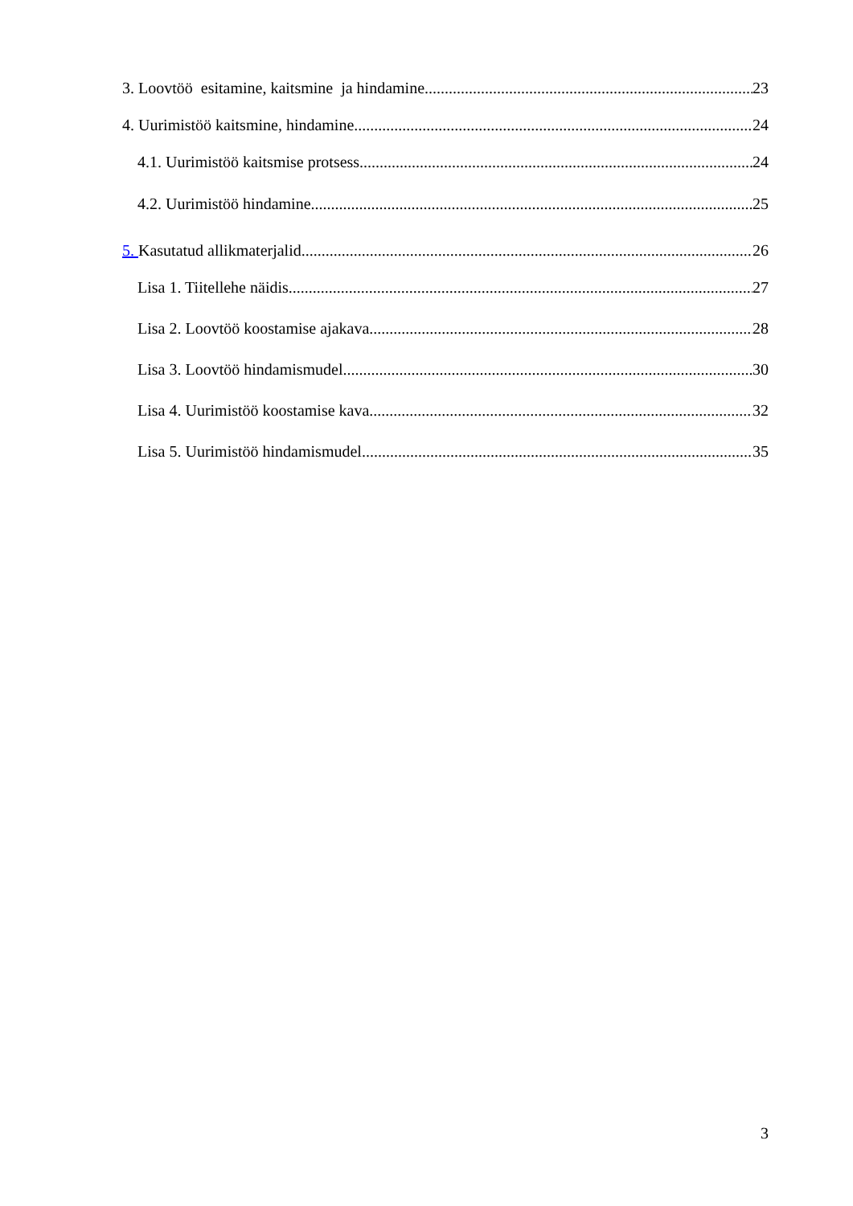3. Loovtöö esitamine, kaitsmine ja hindamine 23
4. Uurimistöö kaitsmine, hindamine 24
4.1. Uurimistöö kaitsmise protsess 24
4.2. Uurimistöö hindamine 25
5. Kasutatud allikmaterjalid 26
Lisa 1. Tiitellehe näidis 27
Lisa 2. Loovtöö koostamise ajakava 28
Lisa 3. Loovtöö hindamismudel 30
Lisa 4. Uurimistöö koostamise kava 32
Lisa 5. Uurimistöö hindamismudel 35
3